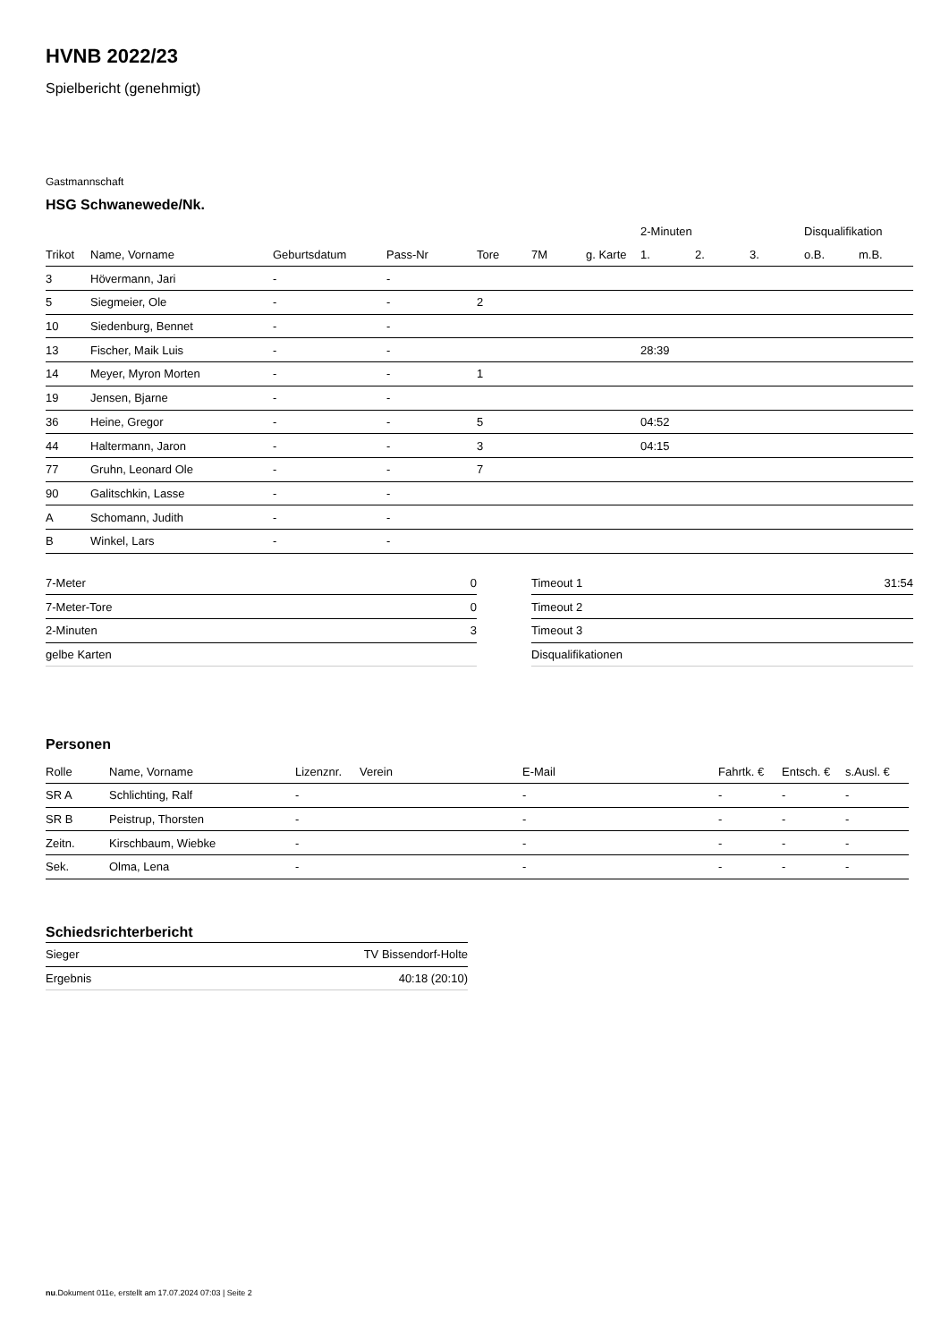HVNB 2022/23
Spielbericht (genehmigt)
Gastmannschaft
HSG Schwanewede/Nk.
| | | | | | | | 2-Minuten | | | Disqualifikation | |
| --- | --- | --- | --- | --- | --- | --- | --- | --- | --- | --- | --- |
| Trikot | Name, Vorname | Geburtsdatum | Pass-Nr | Tore | 7M | g. Karte | 1. | 2. | 3. | o.B. | m.B. |
| 3 | Hövermann, Jari | - | - | | | | | | | | |
| 5 | Siegmeier, Ole | - | - | 2 | | | | | | | |
| 10 | Siedenburg, Bennet | - | - | | | | | | | | |
| 13 | Fischer, Maik Luis | - | - | | | | 28:39 | | | | |
| 14 | Meyer, Myron Morten | - | - | 1 | | | | | | | |
| 19 | Jensen, Bjarne | - | - | | | | | | | | |
| 36 | Heine, Gregor | - | - | 5 | | | 04:52 | | | | |
| 44 | Haltermann, Jaron | - | - | 3 | | | 04:15 | | | | |
| 77 | Gruhn, Leonard Ole | - | - | 7 | | | | | | | |
| 90 | Galitschkin, Lasse | - | - | | | | | | | | |
| A | Schomann, Judith | - | - | | | | | | | | |
| B | Winkel, Lars | - | - | | | | | | | | |
| 7-Meter | 0 |
| 7-Meter-Tore | 0 |
| 2-Minuten | 3 |
| gelbe Karten | |
| Timeout 1 | 31:54 |
| Timeout 2 | |
| Timeout 3 | |
| Disqualifikationen | |
Personen
| Rolle | Name, Vorname | Lizenznr. | Verein | E-Mail | Fahrtk. € | Entsch. € | s.Ausl. € |
| --- | --- | --- | --- | --- | --- | --- | --- |
| SR A | Schlichting, Ralf | - | | - | - | - | - |
| SR B | Peistrup, Thorsten | - | | - | - | - | - |
| Zeitn. | Kirschbaum, Wiebke | - | | - | - | - | - |
| Sek. | Olma, Lena | - | | - | - | - | - |
Schiedsrichterbericht
| Sieger | TV Bissendorf-Holte |
| Ergebnis | 40:18 (20:10) |
nu.Dokument 011e, erstellt am 17.07.2024 07:03 | Seite 2